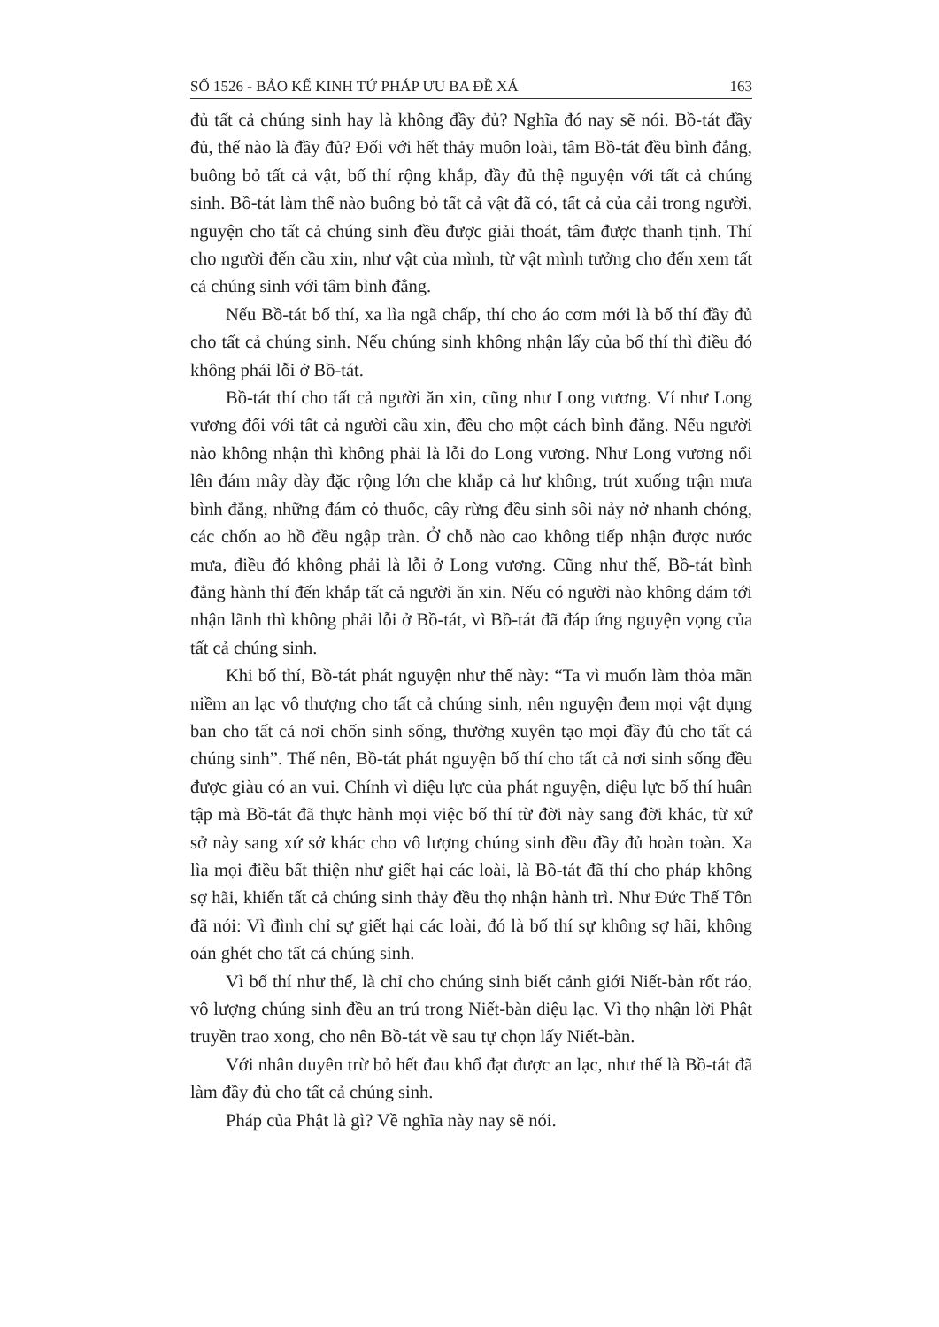SỐ 1526 - BẢO KẾ KINH TỨ PHÁP ƯU BA ĐỀ XÁ 163
đủ tất cả chúng sinh hay là không đầy đủ? Nghĩa đó nay sẽ nói. Bồ-tát đầy đủ, thế nào là đầy đủ? Đối với hết thảy muôn loài, tâm Bồ-tát đều bình đẳng, buông bỏ tất cả vật, bố thí rộng khắp, đầy đủ thệ nguyện với tất cả chúng sinh. Bồ-tát làm thế nào buông bỏ tất cả vật đã có, tất cả của cải trong người, nguyện cho tất cả chúng sinh đều được giải thoát, tâm được thanh tịnh. Thí cho người đến cầu xin, như vật của mình, từ vật mình tưởng cho đến xem tất cả chúng sinh với tâm bình đẳng.
Nếu Bồ-tát bố thí, xa lìa ngã chấp, thí cho áo cơm mới là bố thí đầy đủ cho tất cả chúng sinh. Nếu chúng sinh không nhận lấy của bố thí thì điều đó không phải lỗi ở Bồ-tát.
Bồ-tát thí cho tất cả người ăn xin, cũng như Long vương. Ví như Long vương đối với tất cả người cầu xin, đều cho một cách bình đẳng. Nếu người nào không nhận thì không phải là lỗi do Long vương. Như Long vương nổi lên đám mây dày đặc rộng lớn che khắp cả hư không, trút xuống trận mưa bình đẳng, những đám cỏ thuốc, cây rừng đều sinh sôi nảy nở nhanh chóng, các chốn ao hồ đều ngập tràn. Ở chỗ nào cao không tiếp nhận được nước mưa, điều đó không phải là lỗi ở Long vương. Cũng như thế, Bồ-tát bình đẳng hành thí đến khắp tất cả người ăn xin. Nếu có người nào không dám tới nhận lãnh thì không phải lỗi ở Bồ-tát, vì Bồ-tát đã đáp ứng nguyện vọng của tất cả chúng sinh.
Khi bố thí, Bồ-tát phát nguyện như thế này: “Ta vì muốn làm thỏa mãn niềm an lạc vô thượng cho tất cả chúng sinh, nên nguyện đem mọi vật dụng ban cho tất cả nơi chốn sinh sống, thường xuyên tạo mọi đầy đủ cho tất cả chúng sinh”. Thế nên, Bồ-tát phát nguyện bố thí cho tất cả nơi sinh sống đều được giàu có an vui. Chính vì diệu lực của phát nguyện, diệu lực bố thí huân tập mà Bồ-tát đã thực hành mọi việc bố thí từ đời này sang đời khác, từ xứ sở này sang xứ sở khác cho vô lượng chúng sinh đều đầy đủ hoàn toàn. Xa lìa mọi điều bất thiện như giết hại các loài, là Bồ-tát đã thí cho pháp không sợ hãi, khiến tất cả chúng sinh thảy đều thọ nhận hành trì. Như Đức Thế Tôn đã nói: Vì đình chỉ sự giết hại các loài, đó là bố thí sự không sợ hãi, không oán ghét cho tất cả chúng sinh.
Vì bố thí như thế, là chỉ cho chúng sinh biết cảnh giới Niết-bàn rốt ráo, vô lượng chúng sinh đều an trú trong Niết-bàn diệu lạc. Vì thọ nhận lời Phật truyền trao xong, cho nên Bồ-tát về sau tự chọn lấy Niết-bàn.
Với nhân duyên trừ bỏ hết đau khổ đạt được an lạc, như thế là Bồ-tát đã làm đầy đủ cho tất cả chúng sinh.
Pháp của Phật là gì? Về nghĩa này nay sẽ nói.